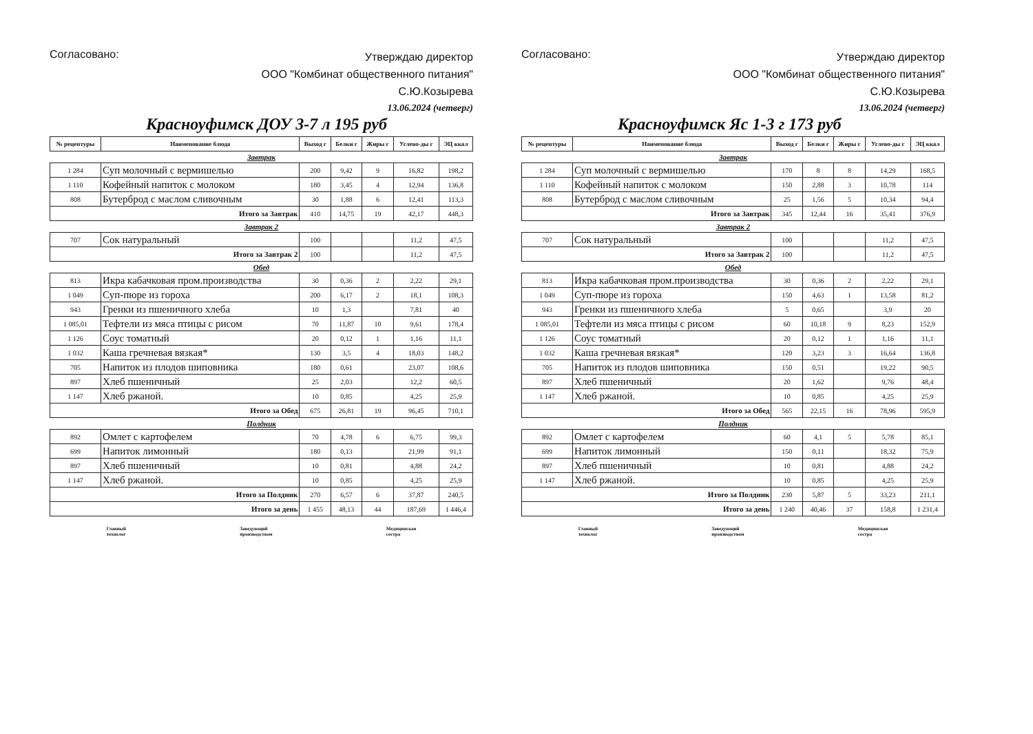Согласовано:
Утверждаю директор
ООО "Комбинат общественного питания"
С.Ю.Козырева
13.06.2024 (четверг)
Красноуфимск ДОУ 3-7 л 195 руб
| № рецептуры | Наименование блюда | Выход г | Белки г | Жиры г | Углево-ды г | ЭЦ ккал |
| --- | --- | --- | --- | --- | --- | --- |
| Завтрак | | | | | | |
| 1 284 | Суп молочный с вермишелью | 200 | 9,42 | 9 | 16,82 | 198,2 |
| 1 110 | Кофейный напиток с молоком | 180 | 3,45 | 4 | 12,94 | 136,8 |
| 808 | Бутерброд с маслом сливочным | 30 | 1,88 | 6 | 12,41 | 113,3 |
| Итого за Завтрак | | 410 | 14,75 | 19 | 42,17 | 448,3 |
| Завтрак 2 | | | | | | |
| 707 | Сок натуральный | 100 | | | 11,2 | 47,5 |
| Итого за Завтрак 2 | | 100 | | | 11,2 | 47,5 |
| Обед | | | | | | |
| 813 | Икра кабачковая пром.производства | 30 | 0,36 | 2 | 2,22 | 29,1 |
| 1 049 | Суп-пюре из гороха | 200 | 6,17 | 2 | 18,1 | 108,3 |
| 943 | Гренки из пшеничного хлеба | 10 | 1,3 | | 7,81 | 40 |
| 1 085,01 | Тефтели из мяса птицы с рисом | 70 | 11,87 | 10 | 9,61 | 178,4 |
| 1 126 | Соус томатный | 20 | 0,12 | 1 | 1,16 | 11,1 |
| 1 032 | Каша гречневая вязкая* | 130 | 3,5 | 4 | 18,03 | 148,2 |
| 705 | Напиток из плодов шиповника | 180 | 0,61 | | 23,07 | 108,6 |
| 897 | Хлеб пшеничный | 25 | 2,03 | | 12,2 | 60,5 |
| 1 147 | Хлеб ржаной. | 10 | 0,85 | | 4,25 | 25,9 |
| Итого за Обед | | 675 | 26,81 | 19 | 96,45 | 710,1 |
| Полдник | | | | | | |
| 892 | Омлет с картофелем | 70 | 4,78 | 6 | 6,75 | 99,3 |
| 699 | Напиток лимонный | 180 | 0,13 | | 21,99 | 91,1 |
| 897 | Хлеб пшеничный | 10 | 0,81 | | 4,88 | 24,2 |
| 1 147 | Хлеб ржаной. | 10 | 0,85 | | 4,25 | 25,9 |
| Итого за Полдник | | 270 | 6,57 | 6 | 37,87 | 240,5 |
| Итого за день | | 1 455 | 48,13 | 44 | 187,69 | 1 446,4 |
Главный
технолог
Заведующий
производством
Медицинская
сестра
Согласовано:
Утверждаю директор
ООО "Комбинат общественного питания"
С.Ю.Козырева
13.06.2024 (четверг)
Красноуфимск Яс 1-3 г 173 руб
| № рецептуры | Наименование блюда | Выход г | Белки г | Жиры г | Углево-ды г | ЭЦ ккал |
| --- | --- | --- | --- | --- | --- | --- |
| Завтрак | | | | | | |
| 1 284 | Суп молочный с вермишелью | 170 | 8 | 8 | 14,29 | 168,5 |
| 1 110 | Кофейный напиток с молоком | 150 | 2,88 | 3 | 10,78 | 114 |
| 808 | Бутерброд с маслом сливочным | 25 | 1,56 | 5 | 10,34 | 94,4 |
| Итого за Завтрак | | 345 | 12,44 | 16 | 35,41 | 376,9 |
| Завтрак 2 | | | | | | |
| 707 | Сок натуральный | 100 | | | 11,2 | 47,5 |
| Итого за Завтрак 2 | | 100 | | | 11,2 | 47,5 |
| Обед | | | | | | |
| 813 | Икра кабачковая пром.производства | 30 | 0,36 | 2 | 2,22 | 29,1 |
| 1 049 | Суп-пюре из гороха | 150 | 4,63 | 1 | 13,58 | 81,2 |
| 943 | Гренки из пшеничного хлеба | 5 | 0,65 | | 3,9 | 20 |
| 1 085,01 | Тефтели из мяса птицы с рисом | 60 | 10,18 | 9 | 8,23 | 152,9 |
| 1 126 | Соус томатный | 20 | 0,12 | 1 | 1,16 | 11,1 |
| 1 032 | Каша гречневая вязкая* | 120 | 3,23 | 3 | 16,64 | 136,8 |
| 705 | Напиток из плодов шиповника | 150 | 0,51 | | 19,22 | 90,5 |
| 897 | Хлеб пшеничный | 20 | 1,62 | | 9,76 | 48,4 |
| 1 147 | Хлеб ржаной. | 10 | 0,85 | | 4,25 | 25,9 |
| Итого за Обед | | 565 | 22,15 | 16 | 78,96 | 595,9 |
| Полдник | | | | | | |
| 892 | Омлет с картофелем | 60 | 4,1 | 5 | 5,78 | 85,1 |
| 699 | Напиток лимонный | 150 | 0,11 | | 18,32 | 75,9 |
| 897 | Хлеб пшеничный | 10 | 0,81 | | 4,88 | 24,2 |
| 1 147 | Хлеб ржаной. | 10 | 0,85 | | 4,25 | 25,9 |
| Итого за Полдник | | 230 | 5,87 | 5 | 33,23 | 211,1 |
| Итого за день | | 1 240 | 40,46 | 37 | 158,8 | 1 231,4 |
Главный
технолог
Заведующий
производством
Медицинская
сестра